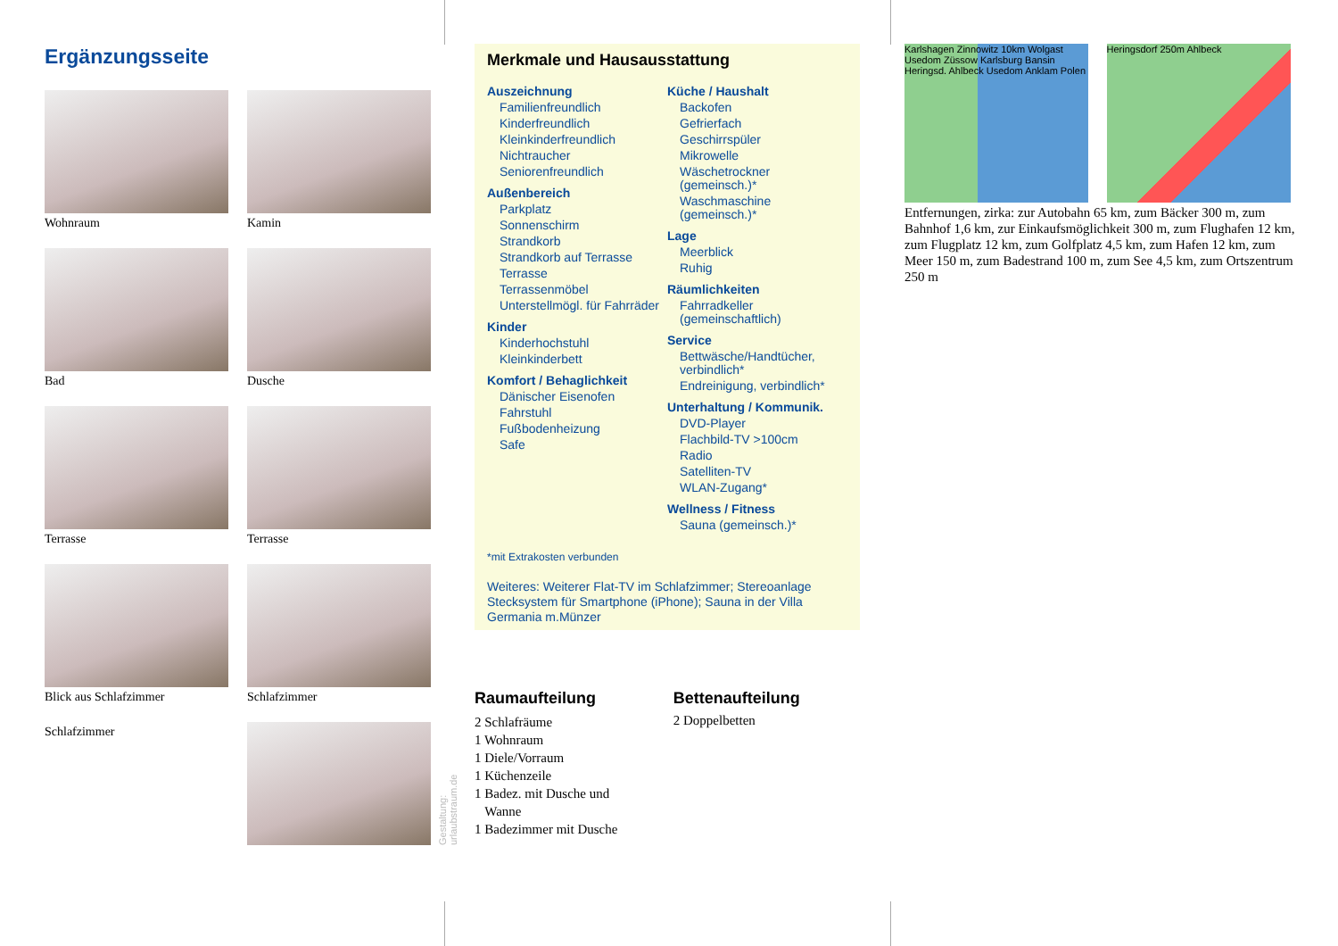Ergänzungsseite
Wohnraum
Kamin
Bad
Dusche
Terrasse
Terrasse
Blick aus Schlafzimmer
Schlafzimmer
Schlafzimmer
Gestaltung: urlaubstraum.de
Merkmale und Hausausstattung
Auszeichnung
Familienfreundlich
Kinderfreundlich
Kleinkinderfreundlich
Nichtraucher
Seniorenfreundlich
Außenbereich
Parkplatz
Sonnenschirm
Strandkorb
Strandkorb auf Terrasse
Terrasse
Terrassenmöbel
Unterstellmögl. für Fahrräder
Kinder
Kinderhochstuhl
Kleinkinderbett
Komfort / Behaglichkeit
Dänischer Eisenofen
Fahrstuhl
Fußbodenheizung
Safe
Küche / Haushalt
Backofen
Gefrierfach
Geschirrspüler
Mikrowelle
Wäschetrockner (gemeinsch.)*
Waschmaschine (gemeinsch.)*
Lage
Meerblick
Ruhig
Räumlichkeiten
Fahrradkeller (gemeinschaftlich)
Service
Bettwäsche/Handtücher, verbindlich*
Endreinigung, verbindlich*
Unterhaltung / Kommunik.
DVD-Player
Flachbild-TV >100cm
Radio
Satelliten-TV
WLAN-Zugang*
Wellness / Fitness
Sauna (gemeinsch.)*
*mit Extrakosten verbunden
Weiteres: Weiterer Flat-TV im Schlafzimmer; Stereoanlage Stecksystem für Smartphone (iPhone); Sauna in der Villa Germania m.Münzer
Raumaufteilung
2 Schlafräume
1 Wohnraum
1 Diele/Vorraum
1 Küchenzeile
1 Badez. mit Dusche und
Wanne
1 Badezimmer mit Dusche
Bettenaufteilung
2 Doppelbetten
Karlshagen Zinnowitz 10km Wolgast Usedom Züssow Karlsburg Bansin Heringsd. Ahlbeck Usedom Anklam Polen
Heringsdorf 250m Ahlbeck
Entfernungen, zirka: zur Autobahn 65 km, zum Bäcker 300 m, zum Bahnhof 1,6 km, zur Einkaufsmöglichkeit 300 m, zum Flughafen 12 km, zum Flugplatz 12 km, zum Golfplatz 4,5 km, zum Hafen 12 km, zum Meer 150 m, zum Badestrand 100 m, zum See 4,5 km, zum Ortszentrum 250 m